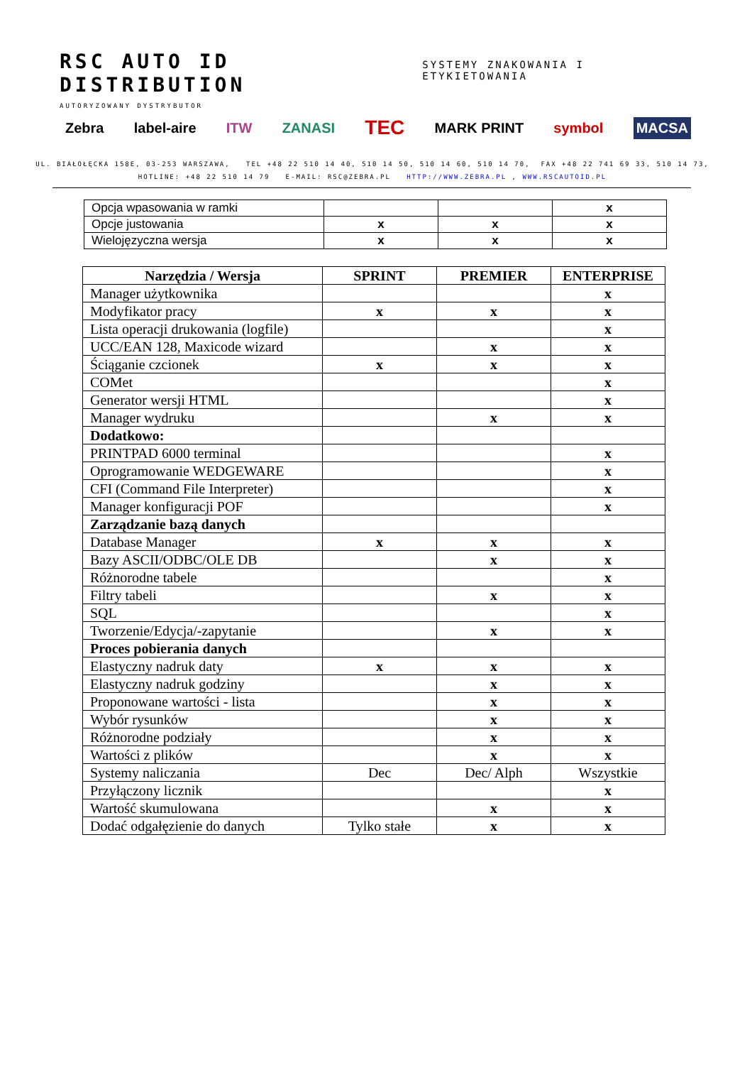RSC AUTO ID DISTRIBUTION SYSTEMY ZNAKOWANIA I ETYKIETOWANIA
AUTORYZOWANY DYSTRYBUTOR
Zebra label-aire ITW ZANASI TEC MARK PRINT symbol MACSA
UL. BIAŁOŁĘCKA 158E, 03-253 WARSZAWA, TEL +48 22 510 14 40, 510 14 50, 510 14 60, 510 14 70, FAX +48 22 741 69 33, 510 14 73,
HOTLINE: +48 22 510 14 79 E-MAIL: RSC@ZEBRA.PL HTTP://WWW.ZEBRA.PL , WWW.RSCAUTOID.PL
| Opcja wpasowania w ramki | | | x |
| Opcje justowania | x | x | x |
| Wielojęzyczna wersja | x | x | x |
| Narzędzia / Wersja | SPRINT | PREMIER | ENTERPRISE |
| --- | --- | --- | --- |
| Manager użytkownika | | | x |
| Modyfikator pracy | x | x | x |
| Lista operacji drukowania (logfile) | | | x |
| UCC/EAN 128, Maxicode wizard | | x | x |
| Ściąganie czcionek | x | x | x |
| COMet | | | x |
| Generator wersji HTML | | | x |
| Manager wydruku | | x | x |
| Dodatkowo: | | | |
| PRINTPAD 6000 terminal | | | x |
| Oprogramowanie WEDGEWARE | | | x |
| CFI (Command File Interpreter) | | | x |
| Manager konfiguracji POF | | | x |
| Zarządzanie bazą danych | | | |
| Database Manager | x | x | x |
| Bazy ASCII/ODBC/OLE DB | | x | x |
| Różnorodne tabele | | | x |
| Filtry tabeli | | x | x |
| SQL | | | x |
| Tworzenie/Edycja/-zapytanie | | x | x |
| Proces pobierania danych | | | |
| Elastyczny nadruk daty | x | x | x |
| Elastyczny nadruk godziny | | x | x |
| Proponowane wartości - lista | | x | x |
| Wybór rysunków | | x | x |
| Różnorodne podziały | | x | x |
| Wartości z plików | | x | x |
| Systemy naliczania | Dec | Dec/ Alph | Wszystkie |
| Przyłączony licznik | | | x |
| Wartość skumulowana | | x | x |
| Dodać odgałęzienie do danych | Tylko stałe | x | x |